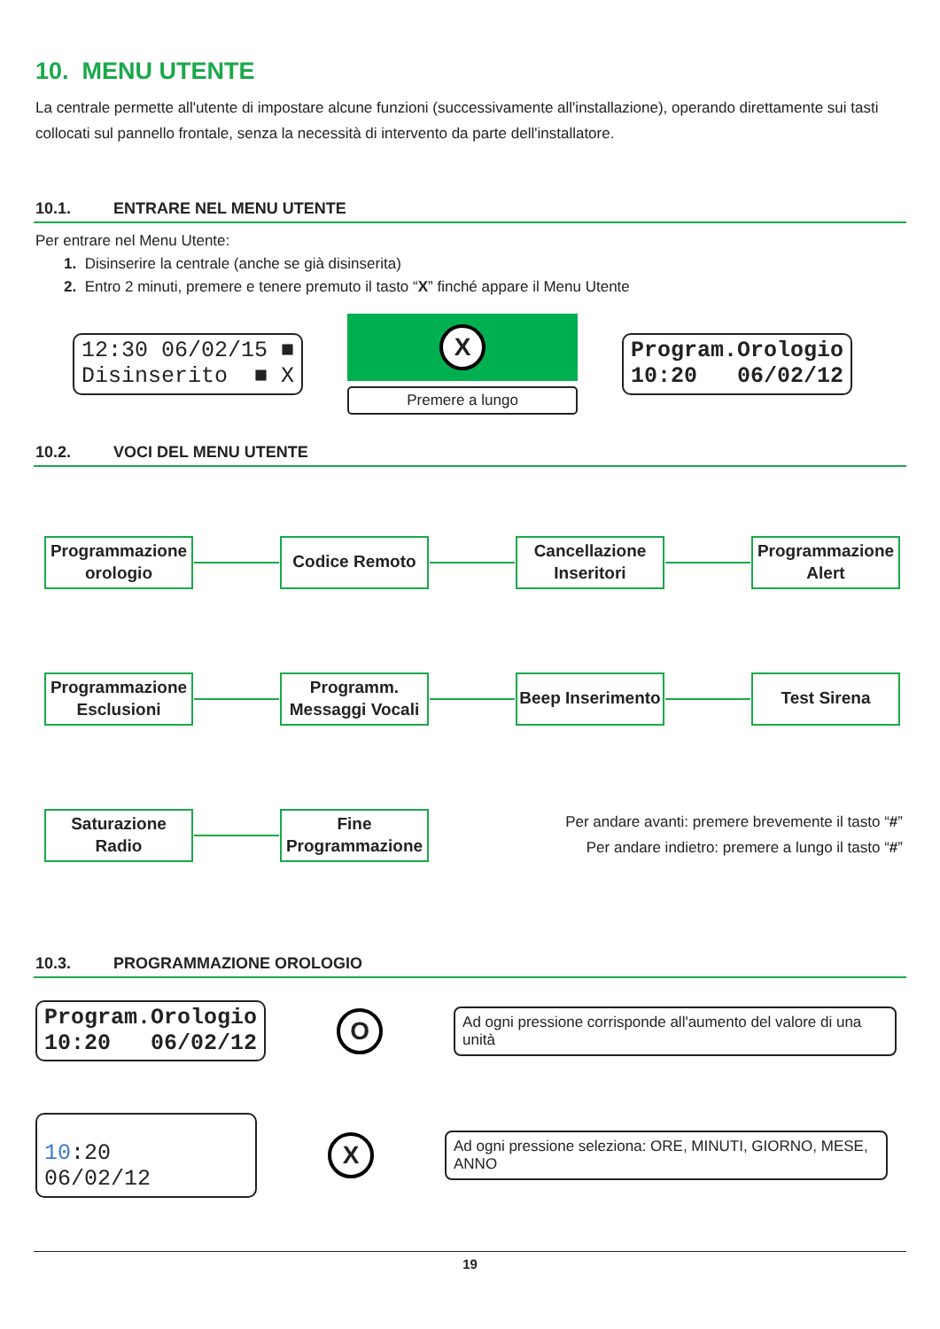10. MENU UTENTE
La centrale permette all'utente di impostare alcune funzioni (successivamente all'installazione), operando direttamente sui tasti collocati sul pannello frontale, senza la necessità di intervento da parte dell'installatore.
10.1. ENTRARE NEL MENU UTENTE
Per entrare nel Menu Utente:
1. Disinserire la centrale (anche se già disinserita)
2. Entro 2 minuti, premere e tenere premuto il tasto “X” finché appare il Menu Utente
12:30 06/02/15 ■
Disinserito ■ X
X
Premere a lungo
Program.Orologio
10:20 06/02/12
10.2. VOCI DEL MENU UTENTE
Programmazione orologio
Codice Remoto
Cancellazione Inseritori
Programmazione Alert
Programmazione Esclusioni
Programm. Messaggi Vocali
Beep Inserimento
Test Sirena
Saturazione Radio
Fine Programmazione
Per andare avanti: premere brevemente il tasto “#”
Per andare indietro: premere a lungo il tasto “#”
10.3. PROGRAMMAZIONE OROLOGIO
Program.Orologio
10:20 06/02/12
O
Ad ogni pressione corrisponde all'aumento del valore di una unità
10:20 06/02/12
X
Ad ogni pressione seleziona: ORE, MINUTI, GIORNO, MESE, ANNO
19